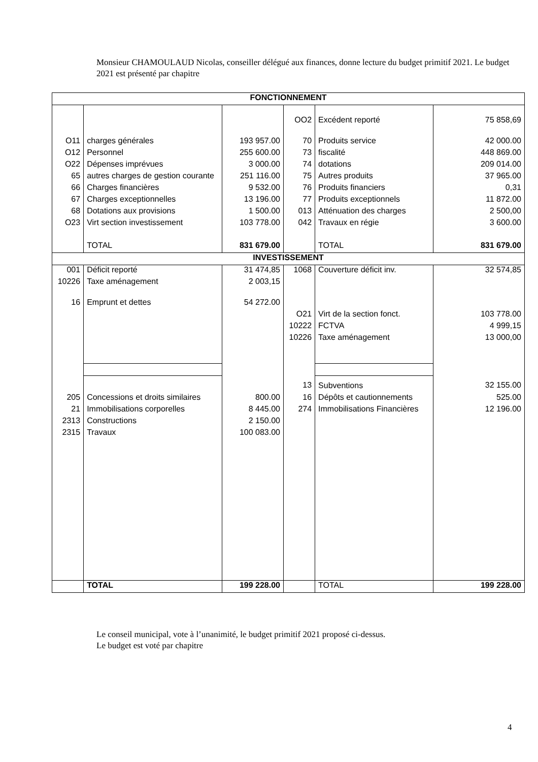Monsieur CHAMOULAUD Nicolas, conseiller délégué aux finances, donne lecture du budget primitif 2021. Le budget 2021 est présenté par chapitre
| FONCTIONNEMENT | | | | | |
| --- | --- | --- | --- | --- | --- |
| | | | OO2 | Excédent reporté | 75 858,69 |
| O11 | charges générales | 193 957.00 | 70 | Produits service | 42 000.00 |
| O12 | Personnel | 255 600.00 | 73 | fiscalité | 448 869.00 |
| O22 | Dépenses imprévues | 3 000.00 | 74 | dotations | 209 014.00 |
| 65 | autres charges de gestion courante | 251 116.00 | 75 | Autres produits | 37 965.00 |
| 66 | Charges financières | 9 532.00 | 76 | Produits financiers | 0,31 |
| 67 | Charges exceptionnelles | 13 196.00 | 77 | Produits exceptionnels | 11 872.00 |
| 68 | Dotations aux provisions | 1 500.00 | 013 | Atténuation des charges | 2 500,00 |
| O23 | Virt section investissement | 103 778.00 | 042 | Travaux en régie | 3 600.00 |
| | TOTAL | 831 679.00 | | TOTAL | 831 679.00 |
| INVESTISSEMENT | | | | | |
| 001 | Déficit reporté | 31 474,85 | 1068 | Couverture déficit inv. | 32 574,85 |
| 10226 | Taxe aménagement | 2 003,15 | | | |
| 16 | Emprunt et dettes | 54 272.00 | | | |
| | | | O21 | Virt de la section fonct. | 103 778.00 |
| | | | 10222 | FCTVA | 4 999,15 |
| | | | 10226 | Taxe aménagement | 13 000,00 |
| | | | 13 | Subventions | 32 155.00 |
| 205 | Concessions et droits similaires | 800.00 | 16 | Dépôts et cautionnements | 525.00 |
| 21 | Immobilisations corporelles | 8 445.00 | 274 | Immobilisations Financières | 12 196.00 |
| 2313 | Constructions | 2 150.00 | | | |
| 2315 | Travaux | 100 083.00 | | | |
| | TOTAL | 199 228.00 | | TOTAL | 199 228.00 |
Le conseil municipal, vote à l’unanimité, le budget primitif 2021 proposé ci-dessus.
Le budget est voté par chapitre
4